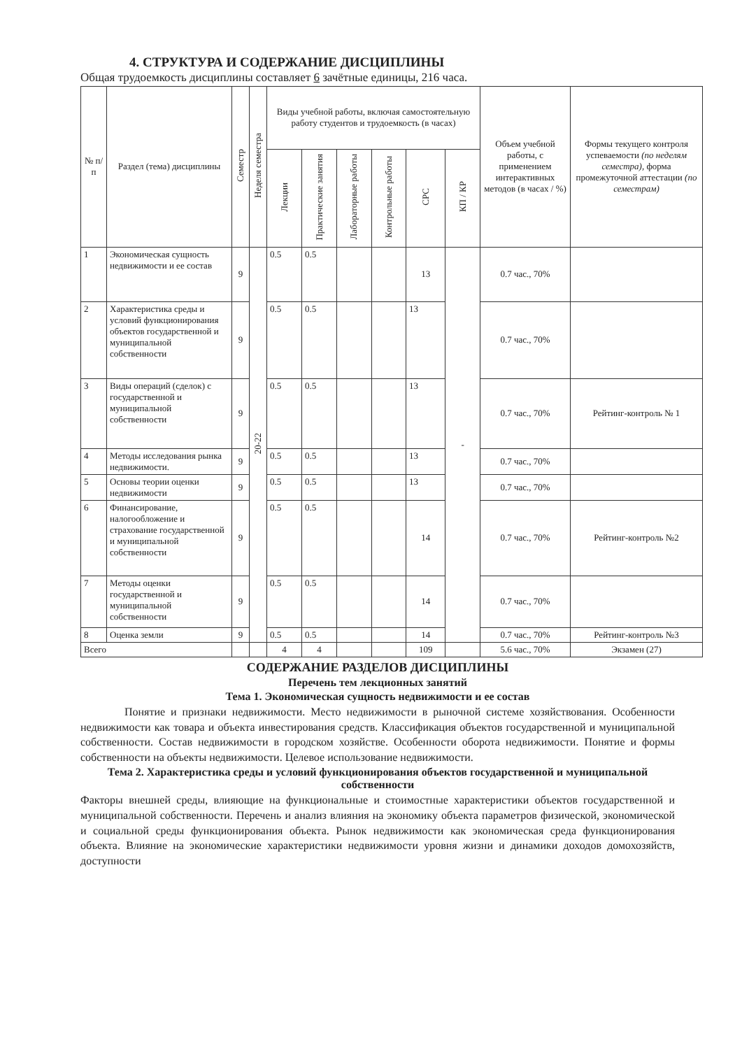4. СТРУКТУРА И СОДЕРЖАНИЕ ДИСЦИПЛИНЫ
Общая трудоемкость дисциплины составляет 6 зачётные единицы, 216 часа.
| № п/п | Раздел (тема) дисциплины | Семестр | Неделя семестра | Виды учебной работы, включая самостоятельную работу студентов и трудоемкость (в часах) | | | | | | Объем учебной работы, с применением интерактивных методов (в часах / %) | Формы текущего контроля успеваемости (по неделям семестра), форма промежуточной аттестации (по семестрам) |
| --- | --- | --- | --- | --- | --- | --- | --- | --- | --- | --- | --- |
| | | | | Лекции | Практические занятия | Лабораторные работы | Контрольные работы | СРС | КП / КР | | |
| 1 | Экономическая сущность недвижимости и ее состав | 9 | 20-22 | 0.5 | 0.5 | | | 13 | - | 0.7 час., 70% | |
| 2 | Характеристика среды и условий функционирования объектов государственной и муниципальной собственности | 9 | | 0.5 | 0.5 | | | 13 | | 0.7 час., 70% | |
| 3 | Виды операций (сделок) с государственной и муниципальной собственности | 9 | | 0.5 | 0.5 | | | 13 | | 0.7 час., 70% | Рейтинг-контроль № 1 |
| 4 | Методы исследования рынка недвижимости. | 9 | | 0.5 | 0.5 | | | 13 | | 0.7 час., 70% | |
| 5 | Основы теории оценки недвижимости | 9 | | 0.5 | 0.5 | | | 13 | | 0.7 час., 70% | |
| 6 | Финансирование, налогообложение и страхование государственной и муниципальной собственности | 9 | | 0.5 | 0.5 | | | 14 | | 0.7 час., 70% | Рейтинг-контроль №2 |
| 7 | Методы оценки государственной и муниципальной собственности | 9 | | 0.5 | 0.5 | | | 14 | | 0.7 час., 70% | |
| 8 | Оценка земли | 9 | | 0.5 | 0.5 | | | 14 | | 0.7 час., 70% | Рейтинг-контроль №3 |
| Всего | | | | 4 | 4 | | | 109 | | 5.6 час., 70% | Экзамен (27) |
СОДЕРЖАНИЕ РАЗДЕЛОВ ДИСЦИПЛИНЫ
Перечень тем лекционных занятий
Тема 1. Экономическая сущность недвижимости и ее состав
Понятие и признаки недвижимости. Место недвижимости в рыночной системе хозяйствования. Особенности недвижимости как товара и объекта инвестирования средств. Классификация объектов государственной и муниципальной собственности. Состав недвижимости в городском хозяйстве. Особенности оборота недвижимости. Понятие и формы собственности на объекты недвижимости. Целевое использование недвижимости.
Тема 2. Характеристика среды и условий функционирования объектов государственной и муниципальной собственности
Факторы внешней среды, влияющие на функциональные и стоимостные характеристики объектов государственной и муниципальной собственности. Перечень и анализ влияния на экономику объекта параметров физической, экономической и социальной среды функционирования объекта. Рынок недвижимости как экономическая среда функционирования объекта. Влияние на экономические характеристики недвижимости уровня жизни и динамики доходов домохозяйств, доступности